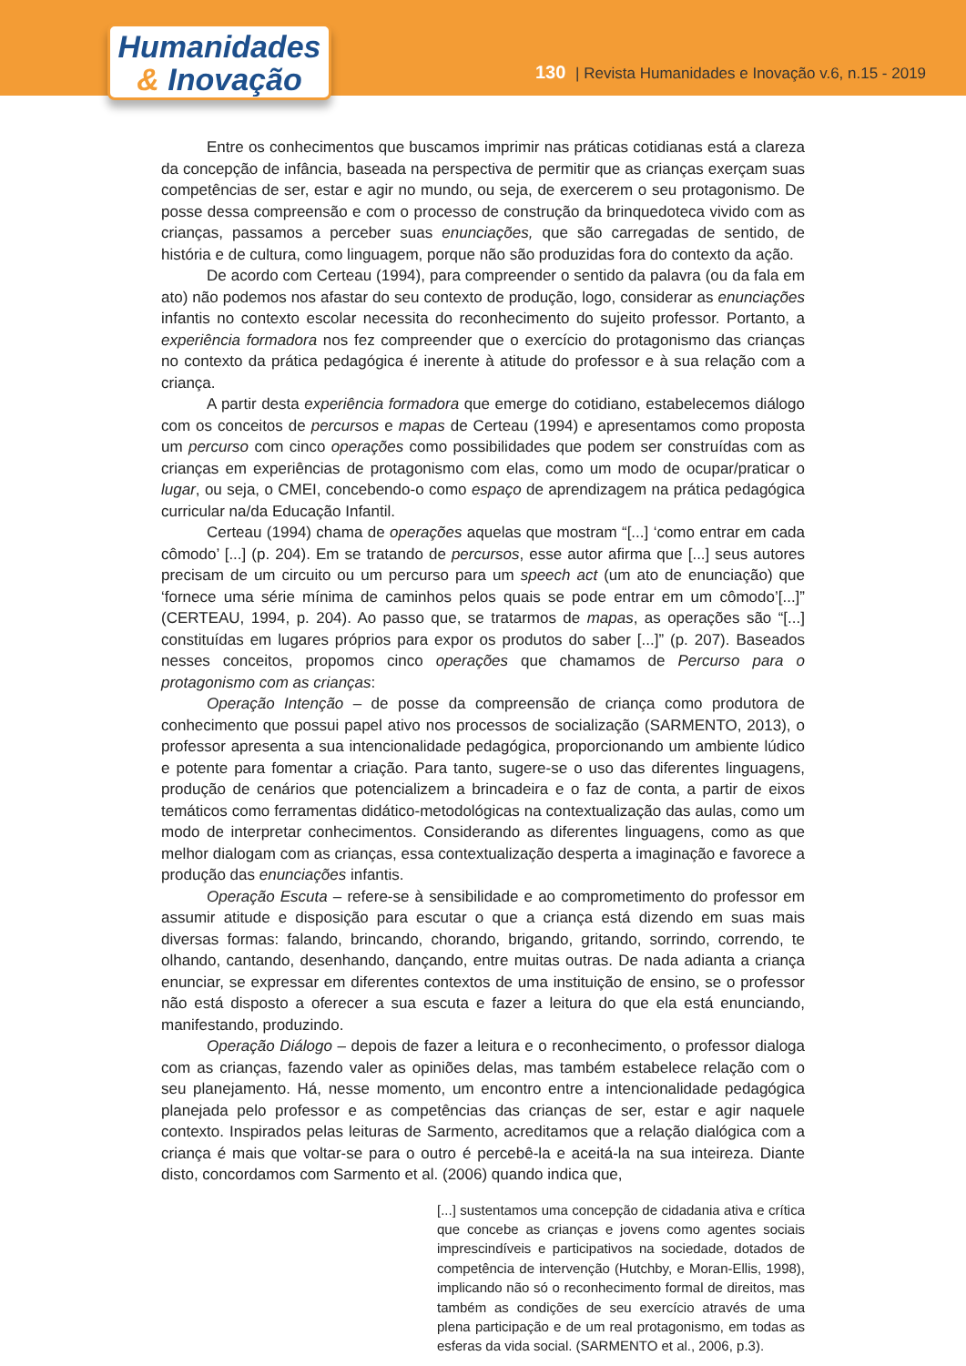Humanidades
& Inovação
130 | Revista Humanidades e Inovação v.6, n.15 - 2019
Entre os conhecimentos que buscamos imprimir nas práticas cotidianas está a clareza da concepção de infância, baseada na perspectiva de permitir que as crianças exerçam suas competências de ser, estar e agir no mundo, ou seja, de exercerem o seu protagonismo. De posse dessa compreensão e com o processo de construção da brinquedoteca vivido com as crianças, passamos a perceber suas enunciações, que são carregadas de sentido, de história e de cultura, como linguagem, porque não são produzidas fora do contexto da ação.
De acordo com Certeau (1994), para compreender o sentido da palavra (ou da fala em ato) não podemos nos afastar do seu contexto de produção, logo, considerar as enunciações infantis no contexto escolar necessita do reconhecimento do sujeito professor. Portanto, a experiência formadora nos fez compreender que o exercício do protagonismo das crianças no contexto da prática pedagógica é inerente à atitude do professor e à sua relação com a criança.
A partir desta experiência formadora que emerge do cotidiano, estabelecemos diálogo com os conceitos de percursos e mapas de Certeau (1994) e apresentamos como proposta um percurso com cinco operações como possibilidades que podem ser construídas com as crianças em experiências de protagonismo com elas, como um modo de ocupar/praticar o lugar, ou seja, o CMEI, concebendo-o como espaço de aprendizagem na prática pedagógica curricular na/da Educação Infantil.
Certeau (1994) chama de operações aquelas que mostram “[...] ‘como entrar em cada cômodo’ [...] (p. 204). Em se tratando de percursos, esse autor afirma que [...] seus autores precisam de um circuito ou um percurso para um speech act (um ato de enunciação) que ‘fornece uma série mínima de caminhos pelos quais se pode entrar em um cômodo’[...]” (CERTEAU, 1994, p. 204). Ao passo que, se tratarmos de mapas, as operações são “[...] constituídas em lugares próprios para expor os produtos do saber [...]” (p. 207). Baseados nesses conceitos, propomos cinco operações que chamamos de Percurso para o protagonismo com as crianças:
Operação Intenção – de posse da compreensão de criança como produtora de conhecimento que possui papel ativo nos processos de socialização (SARMENTO, 2013), o professor apresenta a sua intencionalidade pedagógica, proporcionando um ambiente lúdico e potente para fomentar a criação. Para tanto, sugere-se o uso das diferentes linguagens, produção de cenários que potencializem a brincadeira e o faz de conta, a partir de eixos temáticos como ferramentas didático-metodológicas na contextualização das aulas, como um modo de interpretar conhecimentos. Considerando as diferentes linguagens, como as que melhor dialogam com as crianças, essa contextualização desperta a imaginação e favorece a produção das enunciações infantis.
Operação Escuta – refere-se à sensibilidade e ao comprometimento do professor em assumir atitude e disposição para escutar o que a criança está dizendo em suas mais diversas formas: falando, brincando, chorando, brigando, gritando, sorrindo, correndo, te olhando, cantando, desenhando, dançando, entre muitas outras. De nada adianta a criança enunciar, se expressar em diferentes contextos de uma instituição de ensino, se o professor não está disposto a oferecer a sua escuta e fazer a leitura do que ela está enunciando, manifestando, produzindo.
Operação Diálogo – depois de fazer a leitura e o reconhecimento, o professor dialoga com as crianças, fazendo valer as opiniões delas, mas também estabelece relação com o seu planejamento. Há, nesse momento, um encontro entre a intencionalidade pedagógica planejada pelo professor e as competências das crianças de ser, estar e agir naquele contexto. Inspirados pelas leituras de Sarmento, acreditamos que a relação dialógica com a criança é mais que voltar-se para o outro é percebê-la e aceitá-la na sua inteireza. Diante disto, concordamos com Sarmento et al. (2006) quando indica que,
[...] sustentamos uma concepção de cidadania ativa e crítica que concebe as crianças e jovens como agentes sociais imprescindíveis e participativos na sociedade, dotados de competência de intervenção (Hutchby, e Moran-Ellis, 1998), implicando não só o reconhecimento formal de direitos, mas também as condições de seu exercício através de uma plena participação e de um real protagonismo, em todas as esferas da vida social. (SARMENTO et al., 2006, p.3).